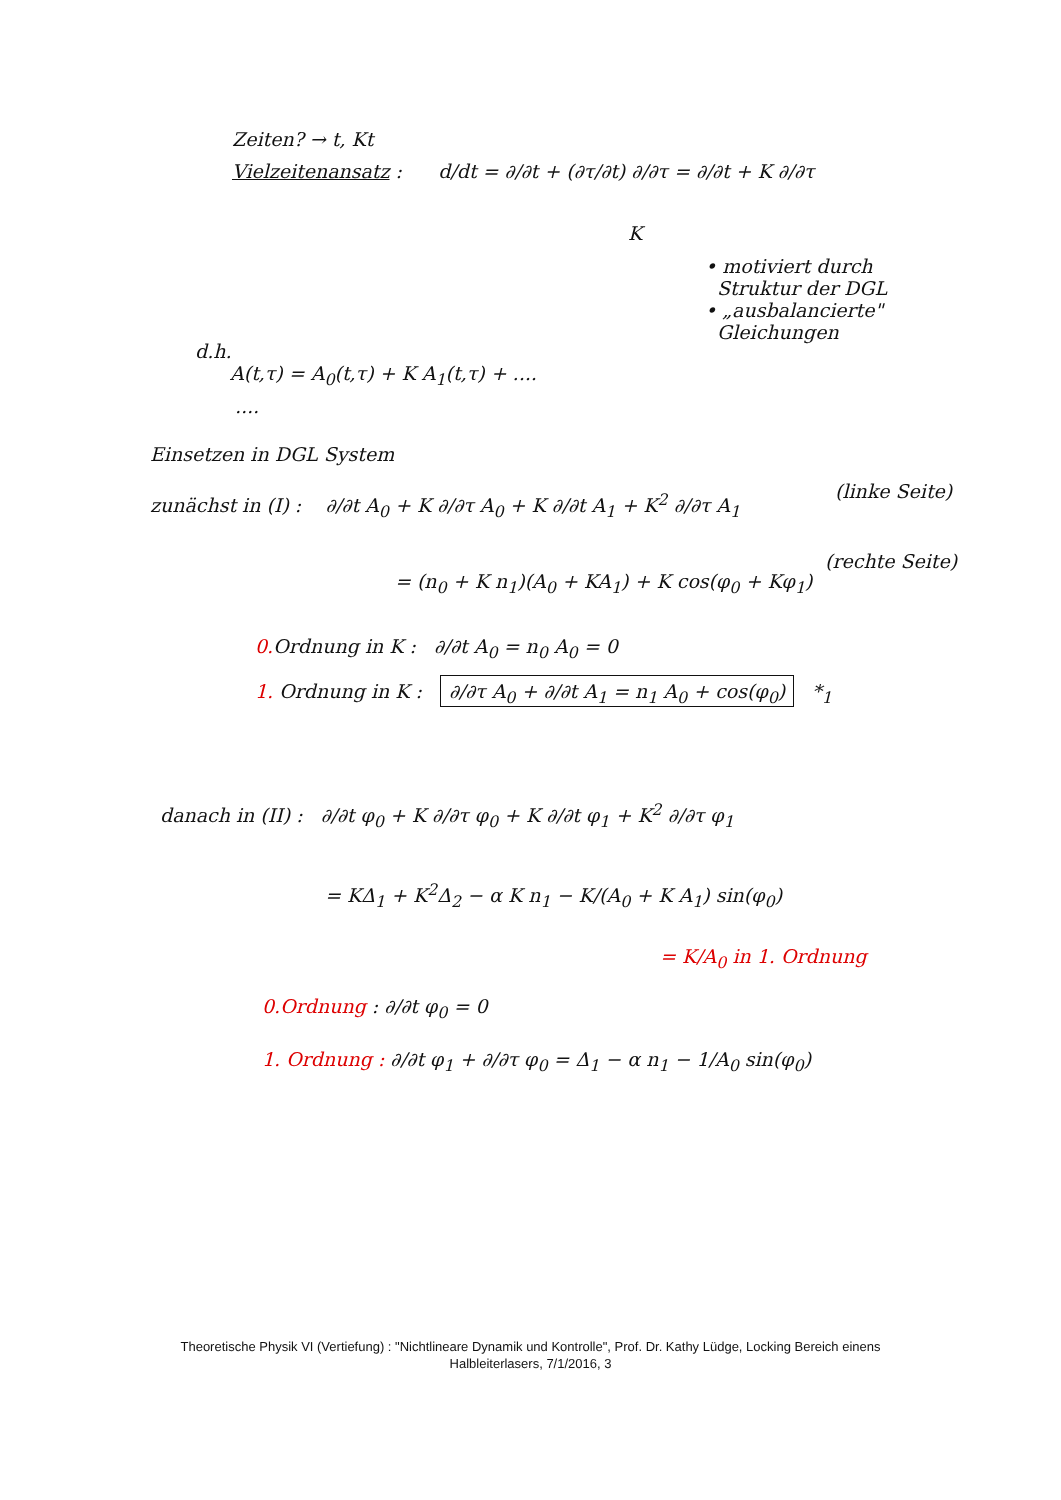Zeiten? → t, Kt
Vielzeitenansatz : d/dt = ∂/∂t + (∂τ/∂t) ∂/∂τ = ∂/∂t + K ∂/∂τ
K
• motiviert durch
Struktur der DGL
• „ausbalancierte"
Gleichungen
d.h.
A(t,τ) = A<sub>0</sub>(t,τ) + K A<sub>1</sub>(t,τ) + ....
....
Einsetzen in DGL System
(linke Seite)
zunächst in (I) : ∂/∂t A<sub>0</sub> + K ∂/∂τ A<sub>0</sub> + K ∂/∂t A<sub>1</sub> + K<sup>2</sup> ∂/∂τ A<sub>1</sub>
(rechte Seite)
= (n<sub>0</sub> + K n<sub>1</sub>)(A<sub>0</sub> + KA<sub>1</sub>) + K cos(φ<sub>0</sub> + Kφ<sub>1</sub>)
0. Ordnung in K : ∂/∂t A<sub>0</sub> = n<sub>0</sub> A<sub>0</sub> = 0
1. Ordnung in K : ∂/∂τ A<sub>0</sub> + ∂/∂t A<sub>1</sub> = n<sub>1</sub> A<sub>0</sub> + cos(φ<sub>0</sub>) *<sub>1</sub>
danach in (II) : ∂/∂t φ<sub>0</sub> + K ∂/∂τ φ<sub>0</sub> + K ∂/∂t φ<sub>1</sub> + K<sup>2</sup> ∂/∂τ φ<sub>1</sub>
= KΔ<sub>1</sub> + K<sup>2</sup>Δ<sub>2</sub> − α K n<sub>1</sub> − K/(A<sub>0</sub> + K A<sub>1</sub>) sin(φ<sub>0</sub>)
= K/A<sub>0</sub> in 1. Ordnung
0.Ordnung : ∂/∂t φ<sub>0</sub> = 0
1. Ordnung : ∂/∂t φ<sub>1</sub> + ∂/∂τ φ<sub>0</sub> = Δ<sub>1</sub> − α n<sub>1</sub> − 1/A<sub>0</sub> sin(φ<sub>0</sub>)
Theoretische Physik VI (Vertiefung) : "Nichtlineare Dynamik und Kontrolle", Prof. Dr. Kathy Lüdge, Locking Bereich einens
Halbleiterlasers, 7/1/2016, 3